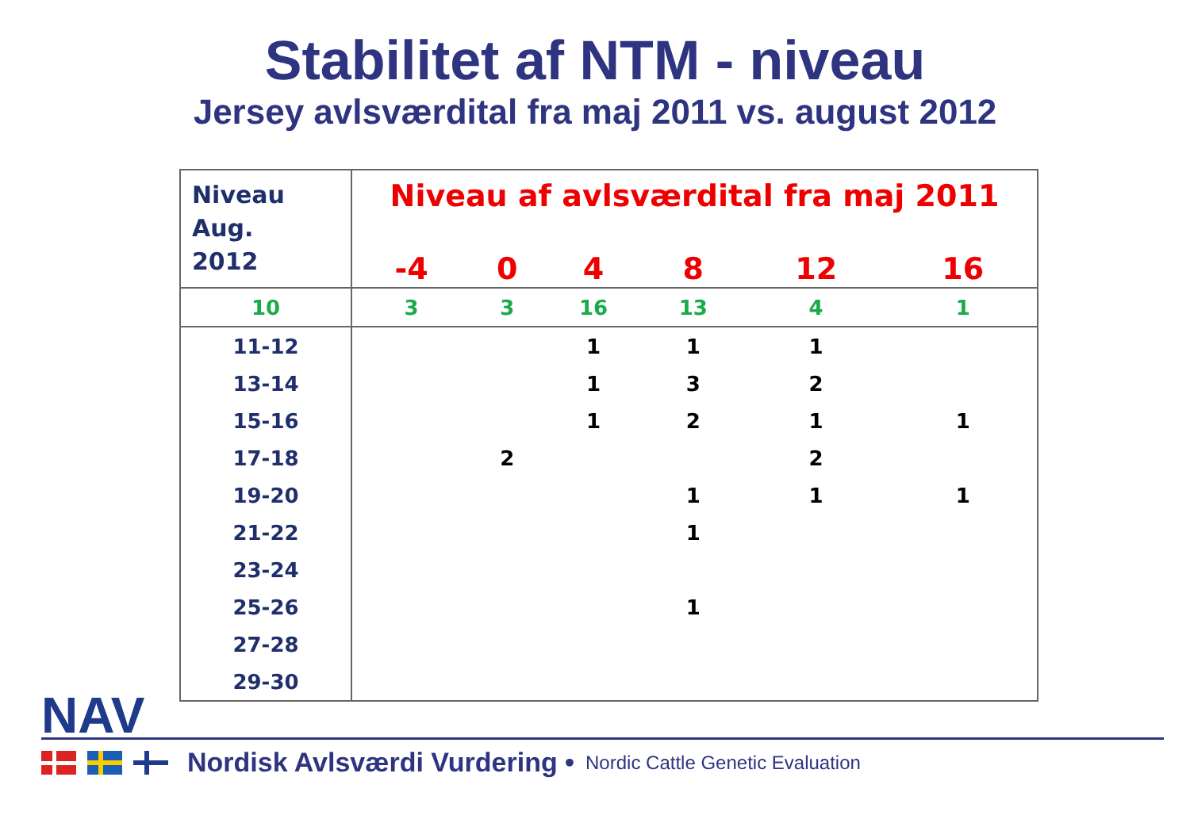Stabilitet af NTM - niveau
Jersey avlsværdital fra maj 2011 vs. august 2012
| Niveau Aug. 2012 | Niveau af avlsværdital fra maj 2011 | | | | | |
| --- | --- | --- | --- | --- | --- | --- |
| | -4 | 0 | 4 | 8 | 12 | 16 |
| 10 | 3 | 3 | 16 | 13 | 4 | 1 |
| 11-12 | | | 1 | 1 | 1 | |
| 13-14 | | | 1 | 3 | 2 | |
| 15-16 | | | 1 | 2 | 1 | 1 |
| 17-18 | | 2 | | | 2 | |
| 19-20 | | | | 1 | 1 | 1 |
| 21-22 | | | | 1 | | |
| 23-24 | | | | | | |
| 25-26 | | | | 1 | | |
| 27-28 | | | | | | |
| 29-30 | | | | | | |
NAV
Nordisk Avlsværdi Vurdering • Nordic Cattle Genetic Evaluation